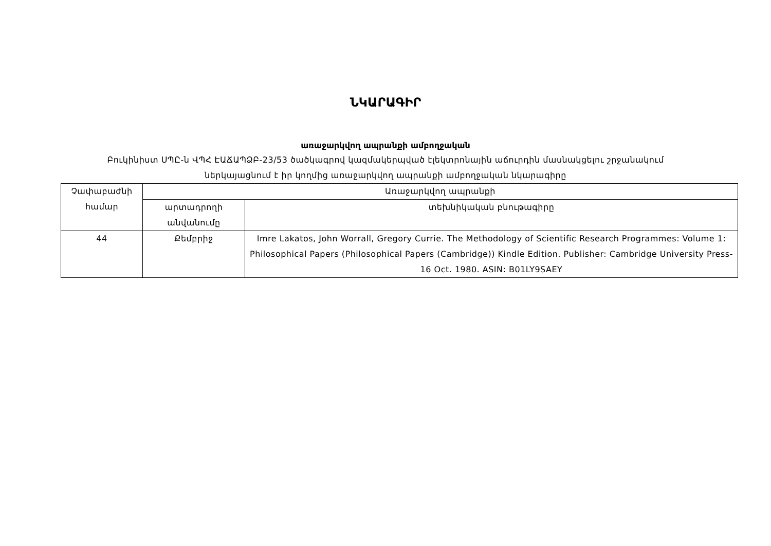ՆԿԱՐԱԳԻՐ
առաջարկվող ապրանքի ամբողջական
Բուկինիստ ՍՊԸ-ն ՎՊՀ ԷԱՃԱՊՁԲ-23/53 ծածկագրով կազմակերպված էլեկտրոնային աճուրդին մասնակցելու շրջանակում
ներկայացնում է իր կողմից առաջարկվող ապրանքի ամբողջական նկարագիրը
| Չափաբաժնի համար | Առաջարկվող ապրանքի | |
| --- | --- | --- |
| | արտադրողի անվանումը | տեխնիկական բնութագիրը |
| 44 | Քեմբրիջ | Imre Lakatos, John Worrall, Gregory Currie. The Methodology of Scientific Research Programmes: Volume 1: Philosophical Papers (Philosophical Papers (Cambridge)) Kindle Edition. Publisher: Cambridge University Press-16 Oct. 1980. ASIN: B01LY9SAEY |